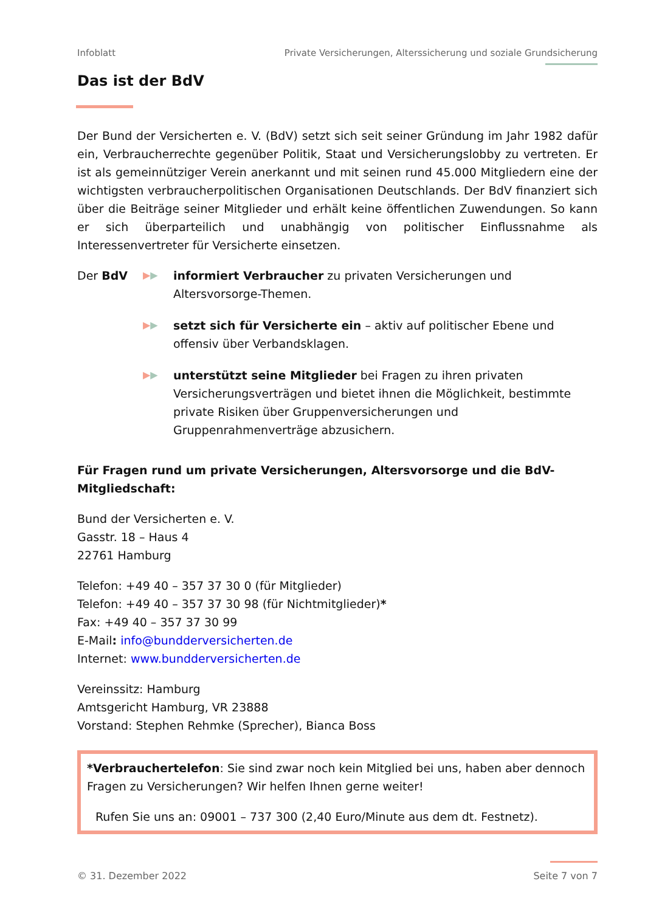Infoblatt Private Versicherungen, Alterssicherung und soziale Grundsicherung
Das ist der BdV
Der Bund der Versicherten e. V. (BdV) setzt sich seit seiner Gründung im Jahr 1982 dafür ein, Verbraucherrechte gegenüber Politik, Staat und Versicherungslobby zu vertreten. Er ist als gemeinnütziger Verein anerkannt und mit seinen rund 45.000 Mitgliedern eine der wichtigsten verbraucherpolitischen Organisationen Deutschlands. Der BdV finanziert sich über die Beiträge seiner Mitglieder und erhält keine öffentlichen Zuwendungen. So kann er sich überparteilich und unabhängig von politischer Einflussnahme als Interessenvertreter für Versicherte einsetzen.
Der BdV
▶▶
informiert Verbraucher zu privaten Versicherungen und Altersvorsorge-Themen.
▶▶
setzt sich für Versicherte ein – aktiv auf politischer Ebene und offensiv über Verbandsklagen.
▶▶
unterstützt seine Mitglieder bei Fragen zu ihren privaten Versicherungsverträgen und bietet ihnen die Möglichkeit, bestimmte private Risiken über Gruppenversicherungen und Gruppenrahmenverträge abzusichern.
Für Fragen rund um private Versicherungen, Altersvorsorge und die BdV-Mitgliedschaft:
Bund der Versicherten e. V.
Gasstr. 18 – Haus 4
22761 Hamburg
Telefon: +49 40 – 357 37 30 0 (für Mitglieder)
Telefon: +49 40 – 357 37 30 98 (für Nichtmitglieder)*
Fax: +49 40 – 357 37 30 99
E-Mail: info@bundderversicherten.de
Internet: www.bundderversicherten.de
Vereinssitz: Hamburg
Amtsgericht Hamburg, VR 23888
Vorstand: Stephen Rehmke (Sprecher), Bianca Boss
*Verbrauchertelefon: Sie sind zwar noch kein Mitglied bei uns, haben aber dennoch Fragen zu Versicherungen? Wir helfen Ihnen gerne weiter!
Rufen Sie uns an: 09001 – 737 300 (2,40 Euro/Minute aus dem dt. Festnetz).
© 31. Dezember 2022 Seite 7 von 7